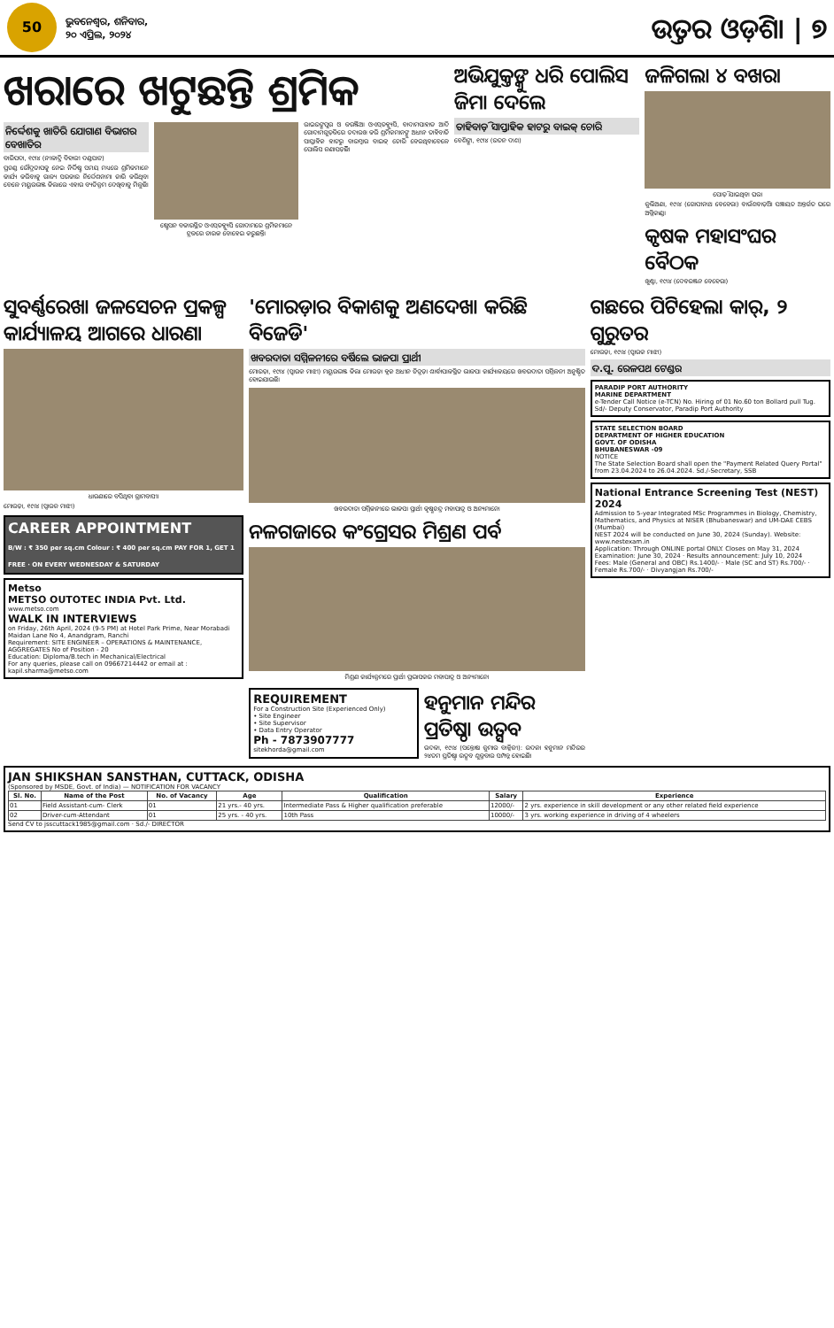50
ଭୁବନେଶ୍ୱର, ଶନିବାର,
୨୦ ଏପ୍ରିଲ, ୨୦୨୪
ଉତ୍ତର ଓଡ଼ିଶା | ୭
ଖରାରେ ଖଟୁଛନ୍ତି ଶ୍ରମିକ
ନିର୍ଦ୍ଦେଶକୁ ଖାତିରି ଯୋଗାଣ ବିଭାଗର ବେଖାତିର
ବାରିପଦା, ୧୯।୪ (ନୀଳାଦ୍ରି ବିହାରୀ ଦଣ୍ଡପାଟ)
ପ୍ରଚଣ୍ଡ ରୌଦ୍ରତାପକୁ ନେଇ ନିର୍ଦ୍ଦିଷ୍ଟ ସମୟ ମଧ୍ୟରେ ଶ୍ରମିକମାନେ କାର୍ଯ୍ୟ କରିବାକୁ ରାଜ୍ୟ ସରକାର ନିର୍ଦ୍ଦେଶନାମା ଜାରି କରିଥିବା ବେଳେ ମୟୂରଭଞ୍ଜ ଜିଲାରେ ଏହାର ବ୍ୟତିକ୍ରମ ଦେଖିବାକୁ ମିଳୁଛି।
ଷ୍ଟେସନ ବଜାରସ୍ଥିତ ଓଏସ୍‌ଡବ୍ଲ୍ୟୁସି ଗୋଦାମରେ ଶ୍ରମିକମାନେ ଟ୍ରକରେ ଚାଉଳ ବୋହେଇ କରୁଛନ୍ତି।
ରାଇରଙ୍ଗପୁର ଓ କରଞ୍ଜିଆ ଓଏସ୍‌ଡବ୍ଲ୍ୟୁସି, ବାଦାମପାହାଡ ଆଦି ଗୋଦାମଗୁଡ଼ିକରେ ତଦାରଖ କରି ଶ୍ରମିକମାନଙ୍କୁ ଅଧୀନ ତାହିବାଡି ସାପ୍ତାହିକ ହାଟରୁ ବାରମ୍ବାର ବାଇକ୍ ଚୋରି ହେଉଥିବାବେଳେ ପୋଲିସ ଜଣାପଡ଼ିଛି।
ଅଭିଯୁକ୍ତଙ୍କୁ ଧରି ପୋଲିସ ଜିମା ଦେଲେ
ତାହିବାଡ଼ି ସାପ୍ତାହିକ ହାଟରୁ ବାଇକ୍ ଚୋରି
ବେଶିଙ୍ଗା, ୧୯।୪ (ରତନ ଦାଶ)
ଜଳିଗଲା ୪ ବଖରା
ପୋଡ଼ି ଯାଇଥିବା ଘର।
କୁଲିଅଣା, ୧୯।୪ (ଗୋପୀନାଥ ବେହେରା) ବାଉଁଶବାଡ଼ିଆ ପଞ୍ଚାୟତ ଅନ୍ତର୍ଗତ ଘରେ ଅଗ୍ନିକାଣ୍ଡ।
କୃଷକ ମହାସଂଘର ବୈଠକ
ଖୁଣ୍ଟା, ୧୯।୪ (ଦେବରଞ୍ଜନ ବେହେରା)
ସୁବର୍ଣ୍ଣରେଖା ଜଳସେଚନ ପ୍ରକଳ୍ପ କାର୍ଯ୍ୟାଳୟ ଆଗରେ ଧାରଣା
ଧାରଣାରେ ବସିଥିବା ଗ୍ରାମବାସୀ।
ମୋରଡ଼ା, ୧୯।୪ (ସ୍ୱାରକ ମାଝୀ)
CAREER APPOINTMENT
B/W : ₹ 350 per sq.cm Colour : ₹ 400 per sq.cm PAY FOR 1, GET 1 FREE · ON EVERY WEDNESDAY & SATURDAY
Metso
METSO OUTOTEC INDIA Pvt. Ltd.
www.metso.com
WALK IN INTERVIEWS
on Friday, 26th April, 2024 (9-5 PM) at Hotel Park Prime, Near Morabadi Maidan Lane No 4, Anandgram, Ranchi
Requirement: SITE ENGINEER – OPERATIONS & MAINTENANCE, AGGREGATES No of Position - 20
Education: Diploma/B.tech in Mechanical/Electrical
For any queries, please call on 09667214442 or email at : kapil.sharma@metso.com
'ମୋରଡ଼ାର ବିକାଶକୁ ଅଣଦେଖା କରିଛି ବିଜେଡି'
ଖବରଦାତା ସମ୍ମିଳନୀରେ ବର୍ଷିଲେ ଭାଜପା ପ୍ରାର୍ଥୀ
ମୋରଡ଼ା, ୧୯।୪ (ସ୍ୱାରକ ମାଝୀ) ମୟୂରଭଞ୍ଜ ଜିଲା ମୋରଡ଼ା ବ୍ଲକ ଅଧୀନ ଚିତ୍ରଡ଼ା ଶାର୍ଦ୍ଧାପାଳସ୍ଥିତ ଭାଜପା କାର୍ଯ୍ୟାଳୟରେ ଖବରଦାତା ସମ୍ମିଳନୀ ଅନୁଷ୍ଠିତ ହୋଇଯାଇଛି।
ଖବରଦାତା ସମ୍ମିଳନୀରେ ଭାଜପା ପ୍ରାର୍ଥୀ କୃଷ୍ଣଚନ୍ଦ୍ର ମହାପାତ୍ର ଓ ଅନ୍ୟମାନେ।
ନଳଗଜାରେ କଂଗ୍ରେସର ମିଶ୍ରଣ ପର୍ବ
ମିଶ୍ରଣ କାର୍ଯ୍ୟକ୍ରମରେ ପ୍ରାର୍ଥୀ ପ୍ରଭାସକର ମହାପାତ୍ର ଓ ଅନ୍ୟମାନେ।
REQUIREMENT
For a Construction Site (Experienced Only)
• Site Engineer
• Site Supervisor
• Data Entry Operator
Ph - 7873907777
sitekhorda@gmail.com
ହନୁମାନ ମନ୍ଦିର ପ୍ରତିଷ୍ଠା ଉତ୍ସବ
ଉଦଳା, ୧୯।୪ (ସନ୍ତୋଷ କୁମାର ବାଳ୍ମିକୀ): ଉଦଳା ହନୁମାନ ମନ୍ଦିରର ୨୪ତମ ପ୍ରତିଷ୍ଠା ଉତ୍ସବ ଶୁକ୍ରବାର ସମ୍ପନ୍ନ ହୋଇଛି।
ଗଛରେ ପିଟିହେଲା କାର୍, ୨ ଗୁରୁତର
ମୋରଡ଼ା, ୧୯।୪ (ସ୍ୱାରକ ମାଝୀ)
ଦ.ପୂ. ରେଳପଥ ଟେଣ୍ଡର
PARADIP PORT AUTHORITY
MARINE DEPARTMENT
e-Tender Call Notice (e-TCN) No. Hiring of 01 No.60 ton Bollard pull Tug. Sd/- Deputy Conservator, Paradip Port Authority
STATE SELECTION BOARD
DEPARTMENT OF HIGHER EDUCATION
GOVT. OF ODISHA
BHUBANESWAR -09
NOTICE
The State Selection Board shall open the "Payment Related Query Portal" from 23.04.2024 to 26.04.2024. Sd./-Secretary, SSB
National Entrance Screening Test (NEST) 2024
Admission to 5-year Integrated MSc Programmes in Biology, Chemistry, Mathematics, and Physics at NISER (Bhubaneswar) and UM-DAE CEBS (Mumbai)
NEST 2024 will be conducted on June 30, 2024 (Sunday). Website: www.nestexam.in
Application: Through ONLINE portal ONLY. Closes on May 31, 2024
Examination: June 30, 2024 · Results announcement: July 10, 2024
Fees: Male (General and OBC) Rs.1400/- · Male (SC and ST) Rs.700/- · Female Rs.700/- · Divyangjan Rs.700/-
JAN SHIKSHAN SANSTHAN, CUTTACK, ODISHA
(Sponsored by MSDE, Govt. of India) — NOTIFICATION FOR VACANCY
| Sl. No. | Name of the Post | No. of Vacancy | Age | Qualification | Salary | Experience |
| --- | --- | --- | --- | --- | --- | --- |
| 01 | Field Assistant-cum- Clerk | 01 | 21 yrs.- 40 yrs. | Intermediate Pass & Higher qualification preferable | 12000/- | 2 yrs. experience in skill development or any other related field experience |
| 02 | Driver-cum-Attendant | 01 | 25 yrs. - 40 yrs. | 10th Pass | 10000/- | 3 yrs. working experience in driving of 4 wheelers |
Send CV to jsscuttack1985@gmail.com · Sd./- DIRECTOR